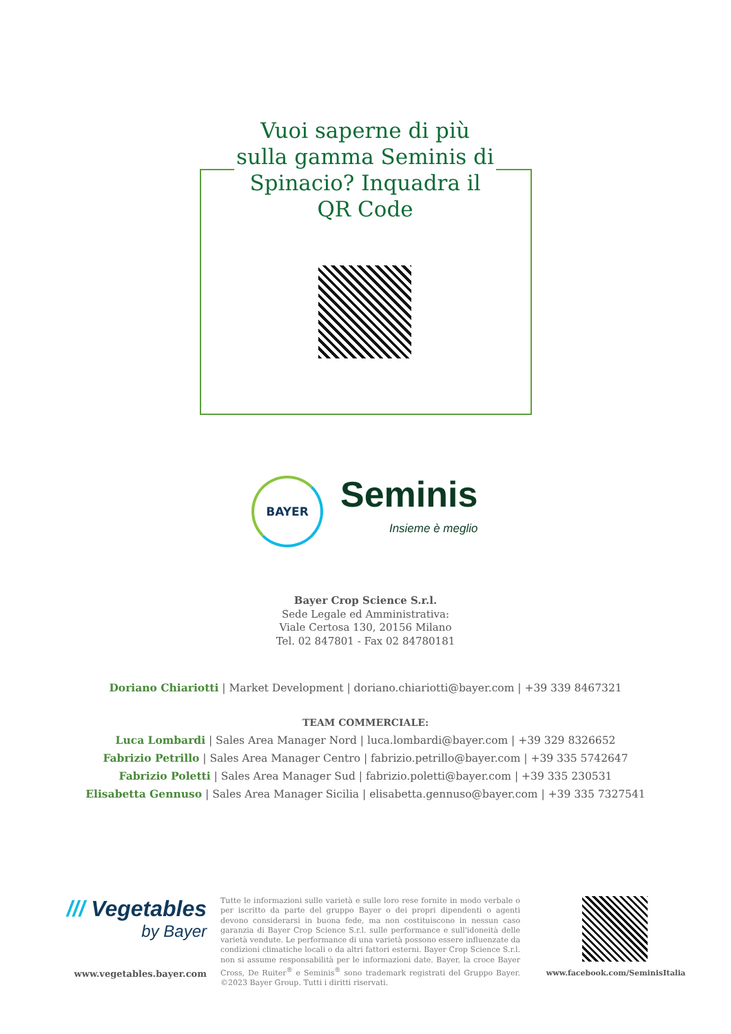Vuoi saperne di più sulla gamma Seminis di Spinacio? Inquadra il QR Code
BAYER
Seminis
Insieme è meglio
Bayer Crop Science S.r.l.
Sede Legale ed Amministrativa:
Viale Certosa 130, 20156 Milano
Tel. 02 847801 - Fax 02 84780181
Doriano Chiariotti | Market Development | doriano.chiariotti@bayer.com | +39 339 8467321
TEAM COMMERCIALE:
Luca Lombardi | Sales Area Manager Nord | luca.lombardi@bayer.com | +39 329 8326652
Fabrizio Petrillo | Sales Area Manager Centro | fabrizio.petrillo@bayer.com | +39 335 5742647
Fabrizio Poletti | Sales Area Manager Sud | fabrizio.poletti@bayer.com | +39 335 230531
Elisabetta Gennuso | Sales Area Manager Sicilia | elisabetta.gennuso@bayer.com | +39 335 7327541
/// Vegetables
by Bayer
www.vegetables.bayer.com
Tutte le informazioni sulle varietà e sulle loro rese fornite in modo verbale o per iscritto da parte del gruppo Bayer o dei propri dipendenti o agenti devono considerarsi in buona fede, ma non costituiscono in nessun caso garanzia di Bayer Crop Science S.r.l. sulle performance e sull'idoneità delle varietà vendute. Le performance di una varietà possono essere influenzate da condizioni climatiche locali o da altri fattori esterni. Bayer Crop Science S.r.l. non si assume responsabilità per le informazioni date. Bayer, la croce Bayer Cross, De Ruiter<sup>®</sup> e Seminis<sup>®</sup> sono trademark registrati del Gruppo Bayer. ©2023 Bayer Group. Tutti i diritti riservati.
www.facebook.com/SeminisItalia